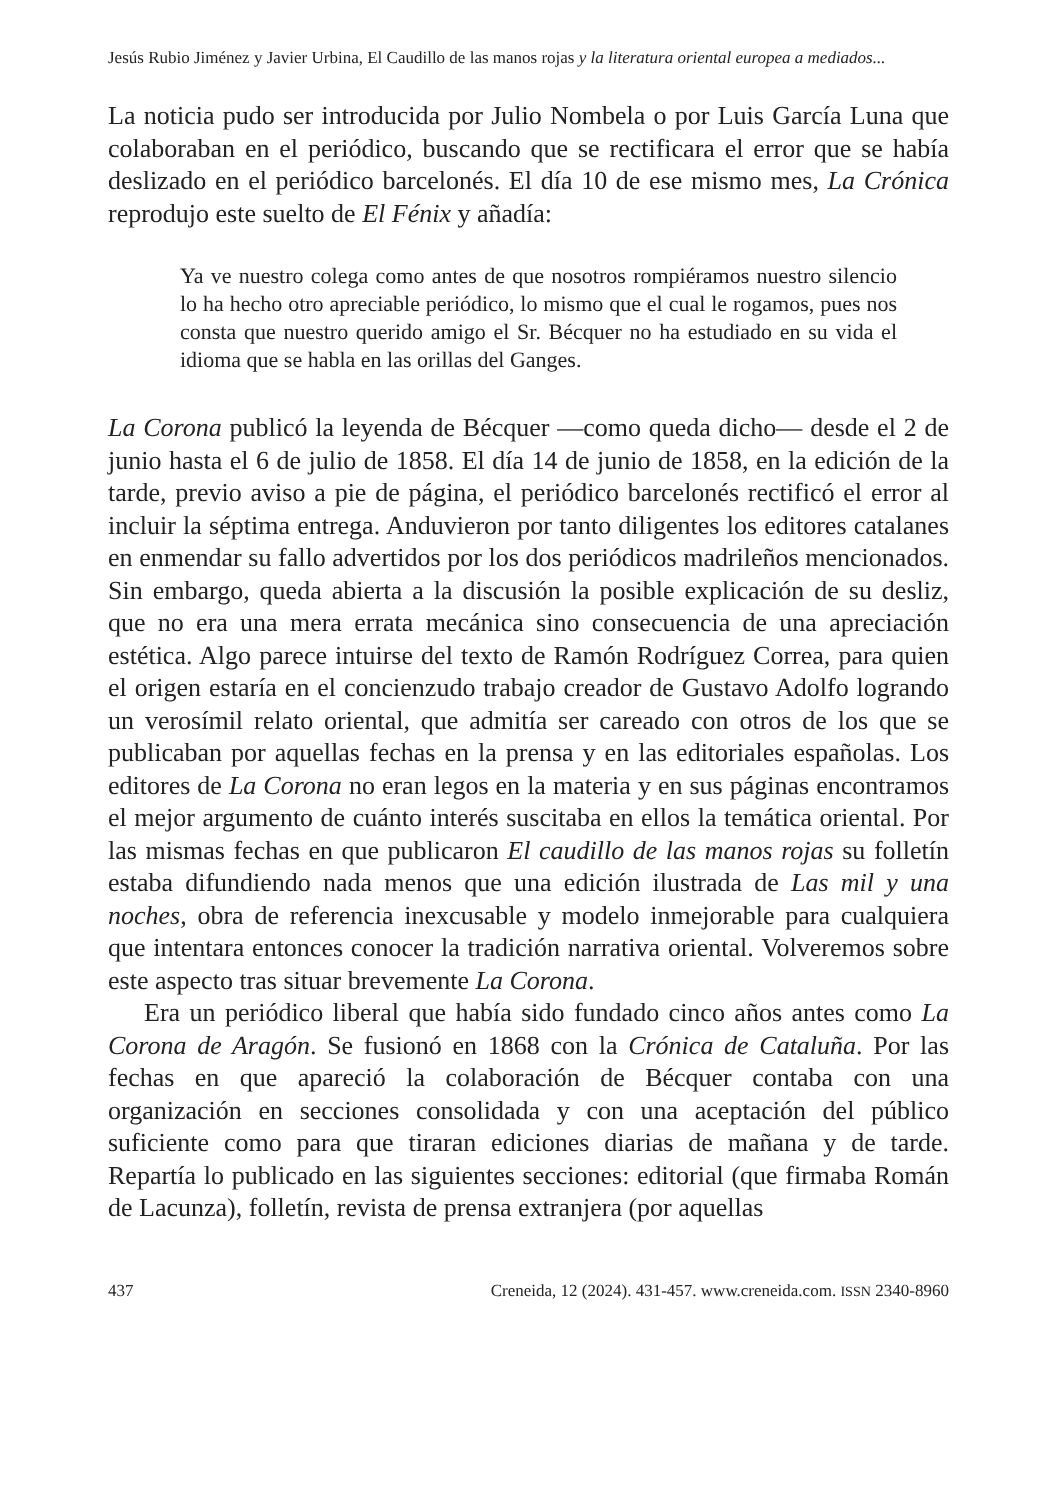Jesús Rubio Jiménez y Javier Urbina, El Caudillo de las manos rojas y la literatura oriental europea a mediados...
La noticia pudo ser introducida por Julio Nombela o por Luis García Luna que colaboraban en el periódico, buscando que se rectificara el error que se había deslizado en el periódico barcelonés. El día 10 de ese mismo mes, La Crónica reprodujo este suelto de El Fénix y añadía:
Ya ve nuestro colega como antes de que nosotros rompiéramos nuestro silencio lo ha hecho otro apreciable periódico, lo mismo que el cual le rogamos, pues nos consta que nuestro querido amigo el Sr. Bécquer no ha estudiado en su vida el idioma que se habla en las orillas del Ganges.
La Corona publicó la leyenda de Bécquer —como queda dicho— desde el 2 de junio hasta el 6 de julio de 1858. El día 14 de junio de 1858, en la edición de la tarde, previo aviso a pie de página, el periódico barcelonés rectificó el error al incluir la séptima entrega. Anduvieron por tanto diligentes los editores catalanes en enmendar su fallo advertidos por los dos periódicos madrileños mencionados. Sin embargo, queda abierta a la discusión la posible explicación de su desliz, que no era una mera errata mecánica sino consecuencia de una apreciación estética. Algo parece intuirse del texto de Ramón Rodríguez Correa, para quien el origen estaría en el concienzudo trabajo creador de Gustavo Adolfo logrando un verosímil relato oriental, que admitía ser careado con otros de los que se publicaban por aquellas fechas en la prensa y en las editoriales españolas. Los editores de La Corona no eran legos en la materia y en sus páginas encontramos el mejor argumento de cuánto interés suscitaba en ellos la temática oriental. Por las mismas fechas en que publicaron El caudillo de las manos rojas su folletín estaba difundiendo nada menos que una edición ilustrada de Las mil y una noches, obra de referencia inexcusable y modelo inmejorable para cualquiera que intentara entonces conocer la tradición narrativa oriental. Volveremos sobre este aspecto tras situar brevemente La Corona.
Era un periódico liberal que había sido fundado cinco años antes como La Corona de Aragón. Se fusionó en 1868 con la Crónica de Cataluña. Por las fechas en que apareció la colaboración de Bécquer contaba con una organización en secciones consolidada y con una aceptación del público suficiente como para que tiraran ediciones diarias de mañana y de tarde. Repartía lo publicado en las siguientes secciones: editorial (que firmaba Román de Lacunza), folletín, revista de prensa extranjera (por aquellas
437 Creneida, 12 (2024). 431-457. www.creneida.com. ISSN 2340-8960